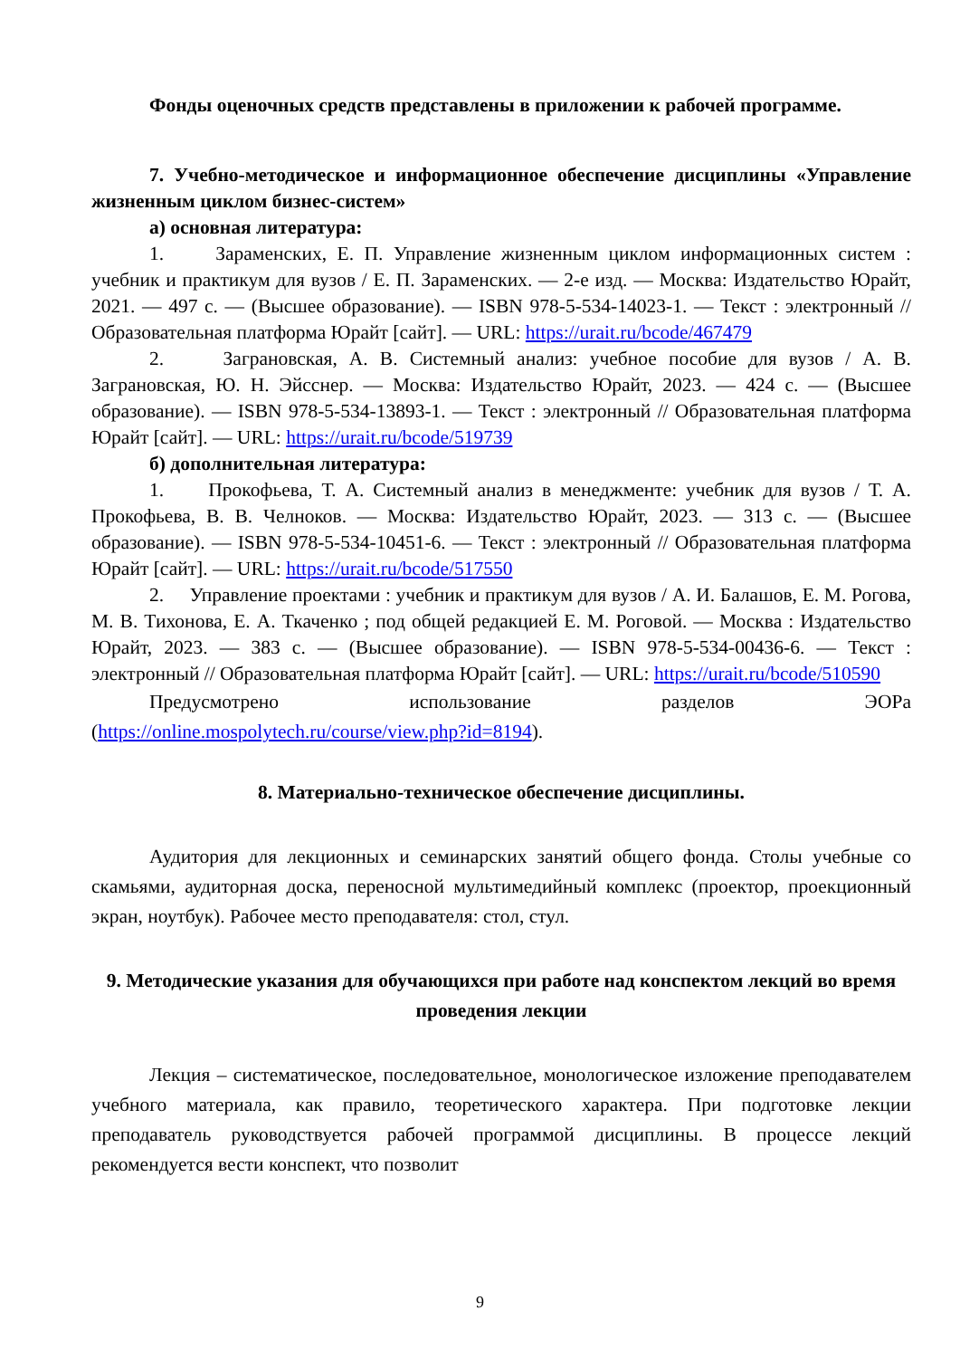Фонды оценочных средств представлены в приложении к рабочей программе.
7. Учебно-методическое и информационное обеспечение дисциплины «Управление жизненным циклом бизнес-систем»
а) основная литература:
1. Зараменских, Е. П. Управление жизненным циклом информационных систем : учебник и практикум для вузов / Е. П. Зараменских. — 2-е изд. — Москва: Издательство Юрайт, 2021. — 497 с. — (Высшее образование). — ISBN 978-5-534-14023-1. — Текст : электронный // Образовательная платформа Юрайт [сайт]. — URL: https://urait.ru/bcode/467479
2. Заграновская, А. В. Системный анализ: учебное пособие для вузов / А. В. Заграновская, Ю. Н. Эйсснер. — Москва: Издательство Юрайт, 2023. — 424 с. — (Высшее образование). — ISBN 978-5-534-13893-1. — Текст : электронный // Образовательная платформа Юрайт [сайт]. — URL: https://urait.ru/bcode/519739
б) дополнительная литература:
1. Прокофьева, Т. А. Системный анализ в менеджменте: учебник для вузов / Т. А. Прокофьева, В. В. Челноков. — Москва: Издательство Юрайт, 2023. — 313 с. — (Высшее образование). — ISBN 978-5-534-10451-6. — Текст : электронный // Образовательная платформа Юрайт [сайт]. — URL: https://urait.ru/bcode/517550
2. Управление проектами : учебник и практикум для вузов / А. И. Балашов, Е. М. Рогова, М. В. Тихонова, Е. А. Ткаченко ; под общей редакцией Е. М. Роговой. — Москва : Издательство Юрайт, 2023. — 383 с. — (Высшее образование). — ISBN 978-5-534-00436-6. — Текст : электронный // Образовательная платформа Юрайт [сайт]. — URL: https://urait.ru/bcode/510590
Предусмотрено использование разделов ЭОРа (https://online.mospolytech.ru/course/view.php?id=8194).
8. Материально-техническое обеспечение дисциплины.
Аудитория для лекционных и семинарских занятий общего фонда. Столы учебные со скамьями, аудиторная доска, переносной мультимедийный комплекс (проектор, проекционный экран, ноутбук). Рабочее место преподавателя: стол, стул.
9. Методические указания для обучающихся при работе над конспектом лекций во время проведения лекции
Лекция – систематическое, последовательное, монологическое изложение преподавателем учебного материала, как правило, теоретического характера. При подготовке лекции преподаватель руководствуется рабочей программой дисциплины. В процессе лекций рекомендуется вести конспект, что позволит
9